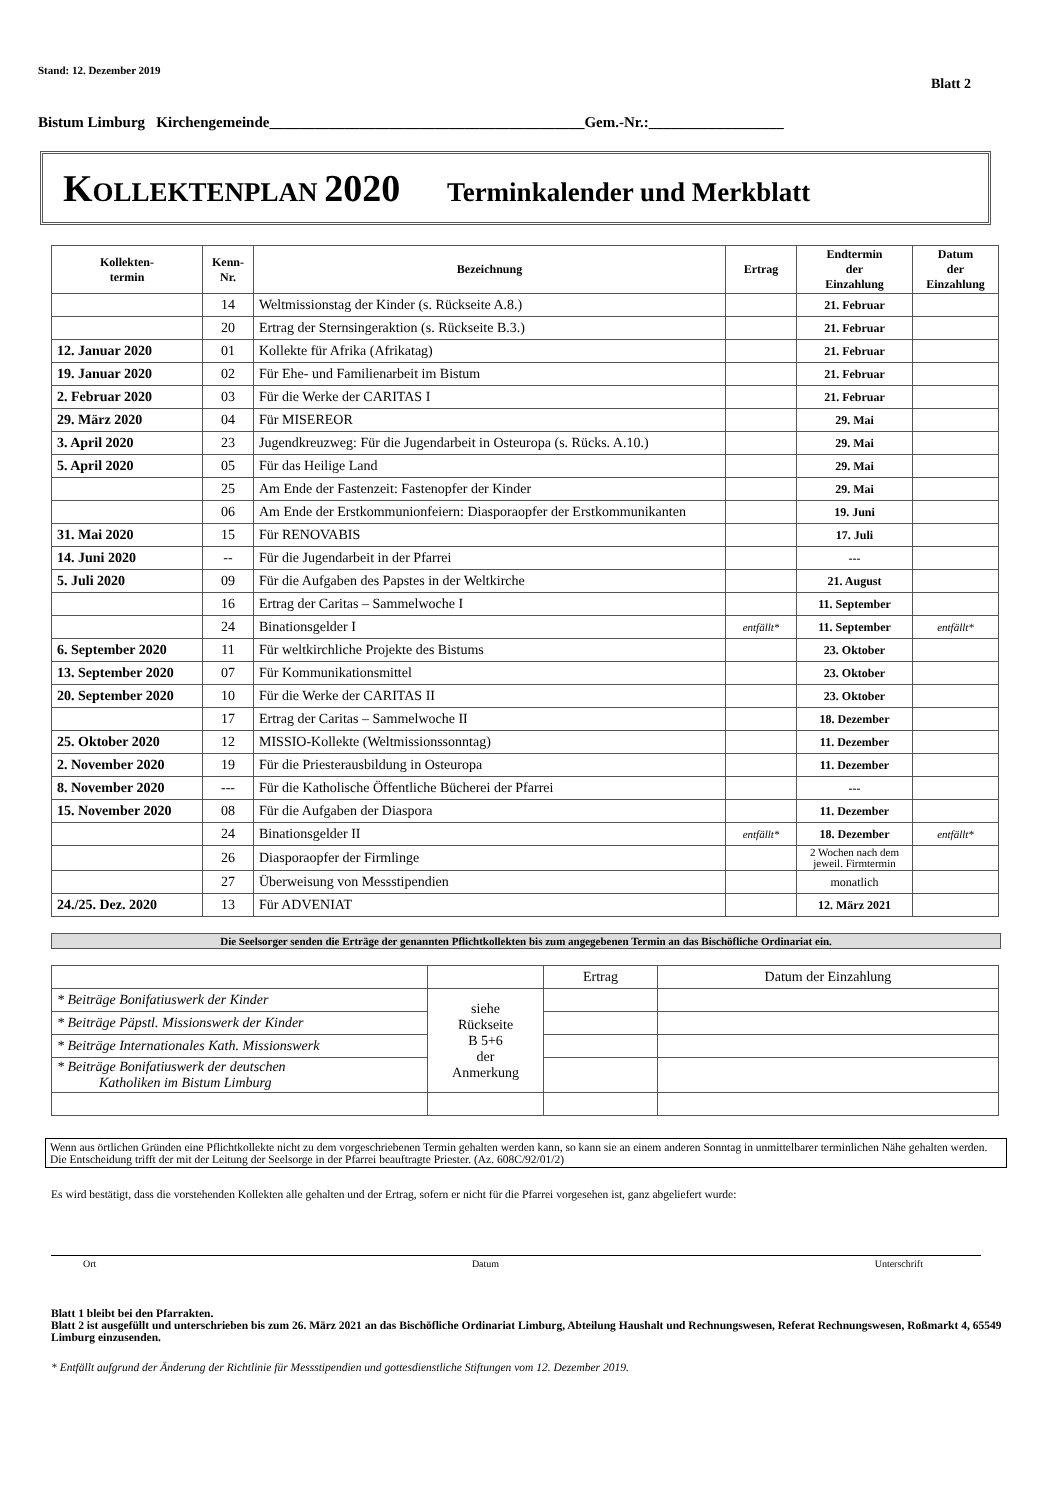Stand: 12. Dezember 2019
Blatt 2
Bistum Limburg Kirchengemeinde__________________________________________Gem.-Nr.:__________________
KOLLEKTENPLAN 2020 Terminkalender und Merkblatt
| Kollekten- termin | Kenn- Nr. | Bezeichnung | Ertrag | Endtermin der Einzahlung | Datum der Einzahlung |
| --- | --- | --- | --- | --- | --- |
| | 14 | Weltmissionstag der Kinder (s. Rückseite A.8.) | | 21. Februar | |
| | 20 | Ertrag der Sternsingeraktion (s. Rückseite B.3.) | | 21. Februar | |
| 12. Januar 2020 | 01 | Kollekte für Afrika (Afrikatag) | | 21. Februar | |
| 19. Januar 2020 | 02 | Für Ehe- und Familienarbeit im Bistum | | 21. Februar | |
| 2. Februar 2020 | 03 | Für die Werke der CARITAS I | | 21. Februar | |
| 29. März 2020 | 04 | Für MISEREOR | | 29. Mai | |
| 3. April 2020 | 23 | Jugendkreuzweg: Für die Jugendarbeit in Osteuropa (s. Rücks. A.10.) | | 29. Mai | |
| 5. April 2020 | 05 | Für das Heilige Land | | 29. Mai | |
| | 25 | Am Ende der Fastenzeit: Fastenopfer der Kinder | | 29. Mai | |
| | 06 | Am Ende der Erstkommunionfeiern: Diasporaopfer der Erstkommunikanten | | 19. Juni | |
| 31. Mai 2020 | 15 | Für RENOVABIS | | 17. Juli | |
| 14. Juni 2020 | -- | Für die Jugendarbeit in der Pfarrei | | --- | |
| 5. Juli 2020 | 09 | Für die Aufgaben des Papstes in der Weltkirche | | 21. August | |
| | 16 | Ertrag der Caritas – Sammelwoche I | | 11. September | |
| | 24 | Binationsgelder I | entfällt* | 11. September | entfällt* |
| 6. September 2020 | 11 | Für weltkirchliche Projekte des Bistums | | 23. Oktober | |
| 13. September 2020 | 07 | Für Kommunikationsmittel | | 23. Oktober | |
| 20. September 2020 | 10 | Für die Werke der CARITAS II | | 23. Oktober | |
| | 17 | Ertrag der Caritas – Sammelwoche II | | 18. Dezember | |
| 25. Oktober 2020 | 12 | MISSIO-Kollekte (Weltmissionssonntag) | | 11. Dezember | |
| 2. November 2020 | 19 | Für die Priesterausbildung in Osteuropa | | 11. Dezember | |
| 8. November 2020 | --- | Für die Katholische Öffentliche Bücherei der Pfarrei | | --- | |
| 15. November 2020 | 08 | Für die Aufgaben der Diaspora | | 11. Dezember | |
| | 24 | Binationsgelder II | entfällt* | 18. Dezember | entfällt* |
| | 26 | Diasporaopfer der Firmlinge | | 2 Wochen nach dem jeweil. Firmtermin | |
| | 27 | Überweisung von Messstipendien | | monatlich | |
| 24./25. Dez. 2020 | 13 | Für ADVENIAT | | 12. März 2021 | |
Die Seelsorger senden die Erträge der genannten Pflichtkollekten bis zum angegebenen Termin an das Bischöfliche Ordinariat ein.
| | | Ertrag | Datum der Einzahlung |
| * Beiträge Bonifatiuswerk der Kinder | siehe Rückseite B 5+6 der Anmerkung | | |
| * Beiträge Päpstl. Missionswerk der Kinder | | | |
| * Beiträge Internationales Kath. Missionswerk | | | |
| * Beiträge Bonifatiuswerk der deutschen Katholiken im Bistum Limburg | | | |
Wenn aus örtlichen Gründen eine Pflichtkollekte nicht zu dem vorgeschriebenen Termin gehalten werden kann, so kann sie an einem anderen Sonntag in unmittelbarer terminlichen Nähe gehalten werden. Die Entscheidung trifft der mit der Leitung der Seelsorge in der Pfarrei beauftragte Priester. (Az. 608C/92/01/2)
Es wird bestätigt, dass die vorstehenden Kollekten alle gehalten und der Ertrag, sofern er nicht für die Pfarrei vorgesehen ist, ganz abgeliefert wurde:
Ort Datum Unterschrift
Blatt 1 bleibt bei den Pfarrakten.
Blatt 2 ist ausgefüllt und unterschrieben bis zum 26. März 2021 an das Bischöfliche Ordinariat Limburg, Abteilung Haushalt und Rechnungswesen, Referat Rechnungswesen, Roßmarkt 4, 65549 Limburg einzusenden.
* Entfällt aufgrund der Änderung der Richtlinie für Messstipendien und gottesdienstliche Stiftungen vom 12. Dezember 2019.